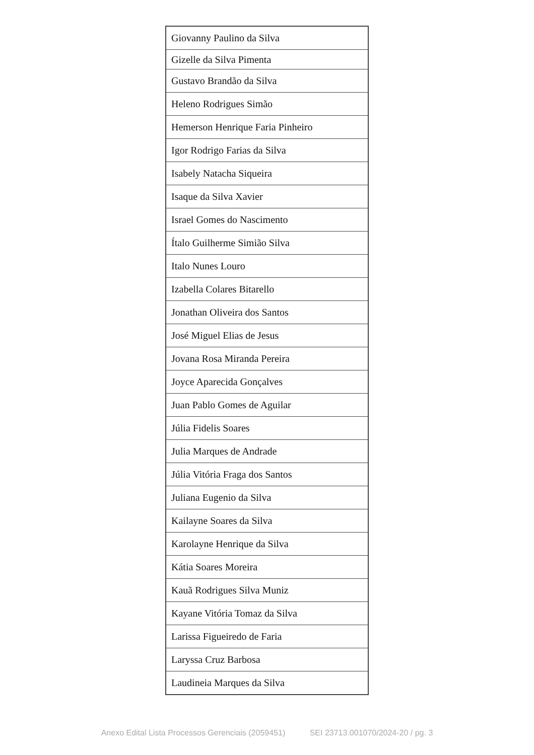| Giovanny Paulino da Silva |
| Gizelle da Silva Pimenta |
| Gustavo Brandão da Silva |
| Heleno Rodrigues Simão |
| Hemerson Henrique Faria Pinheiro |
| Igor Rodrigo Farias da Silva |
| Isabely Natacha Siqueira |
| Isaque da Silva Xavier |
| Israel Gomes do Nascimento |
| Ítalo Guilherme Simião Silva |
| Italo Nunes Louro |
| Izabella Colares Bitarello |
| Jonathan Oliveira dos Santos |
| José Miguel Elias de Jesus |
| Jovana Rosa Miranda Pereira |
| Joyce Aparecida Gonçalves |
| Juan Pablo Gomes de Aguilar |
| Júlia Fidelis Soares |
| Julia Marques de Andrade |
| Júlia Vitória Fraga dos Santos |
| Juliana Eugenio da Silva |
| Kailayne Soares da Silva |
| Karolayne Henrique da Silva |
| Kátia Soares Moreira |
| Kauã Rodrigues Silva Muniz |
| Kayane Vitória Tomaz da Silva |
| Larissa Figueiredo de Faria |
| Laryssa Cruz Barbosa |
| Laudineia Marques da Silva |
Anexo Edital Lista Processos Gerenciais (2059451) SEI 23713.001070/2024-20 / pg. 3